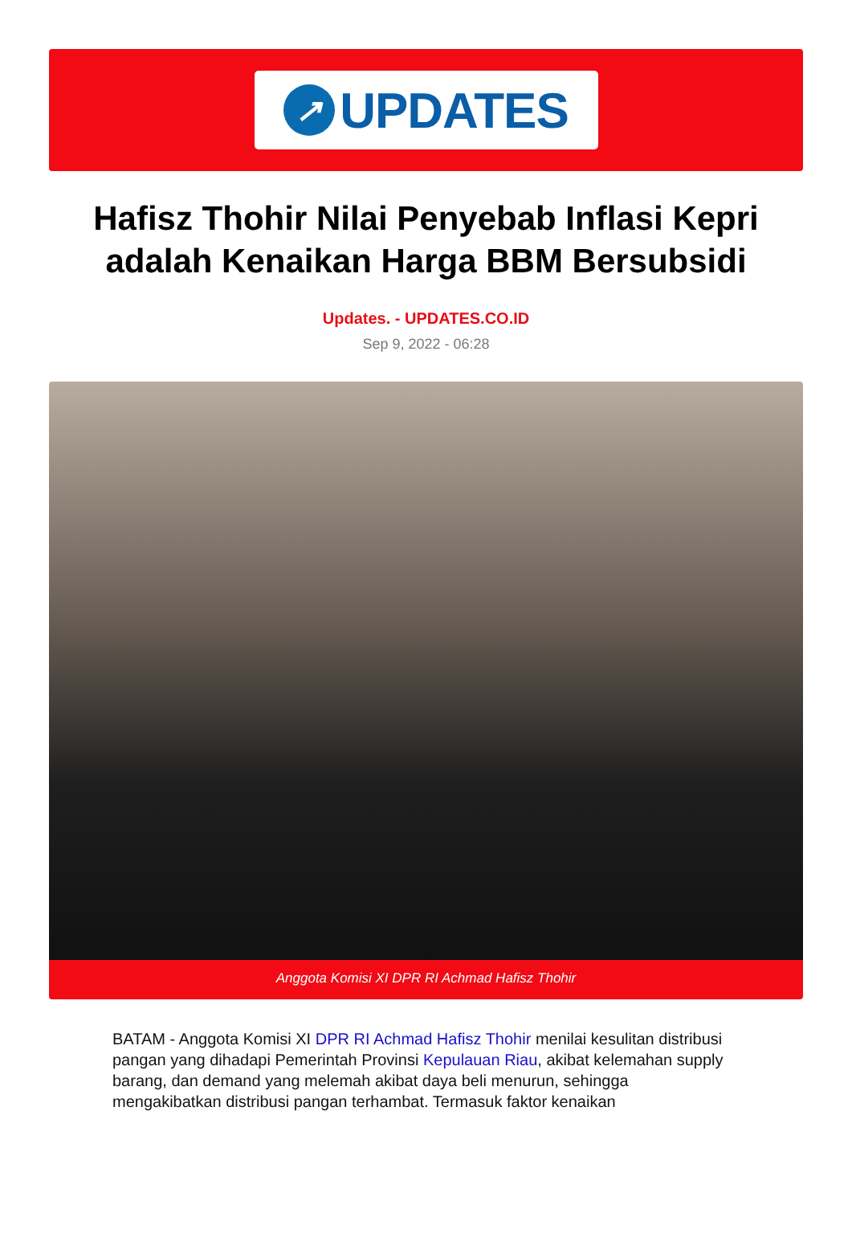↗
UPDATES
Hafisz Thohir Nilai Penyebab Inflasi Kepri adalah Kenaikan Harga BBM Bersubsidi
Updates. - UPDATES.CO.ID
Sep 9, 2022 - 06:28
Anggota Komisi XI DPR RI Achmad Hafisz Thohir
BATAM - Anggota Komisi XI DPR RI Achmad Hafisz Thohir menilai kesulitan distribusi pangan yang dihadapi Pemerintah Provinsi Kepulauan Riau, akibat kelemahan supply barang, dan demand yang melemah akibat daya beli menurun, sehingga mengakibatkan distribusi pangan terhambat. Termasuk faktor kenaikan